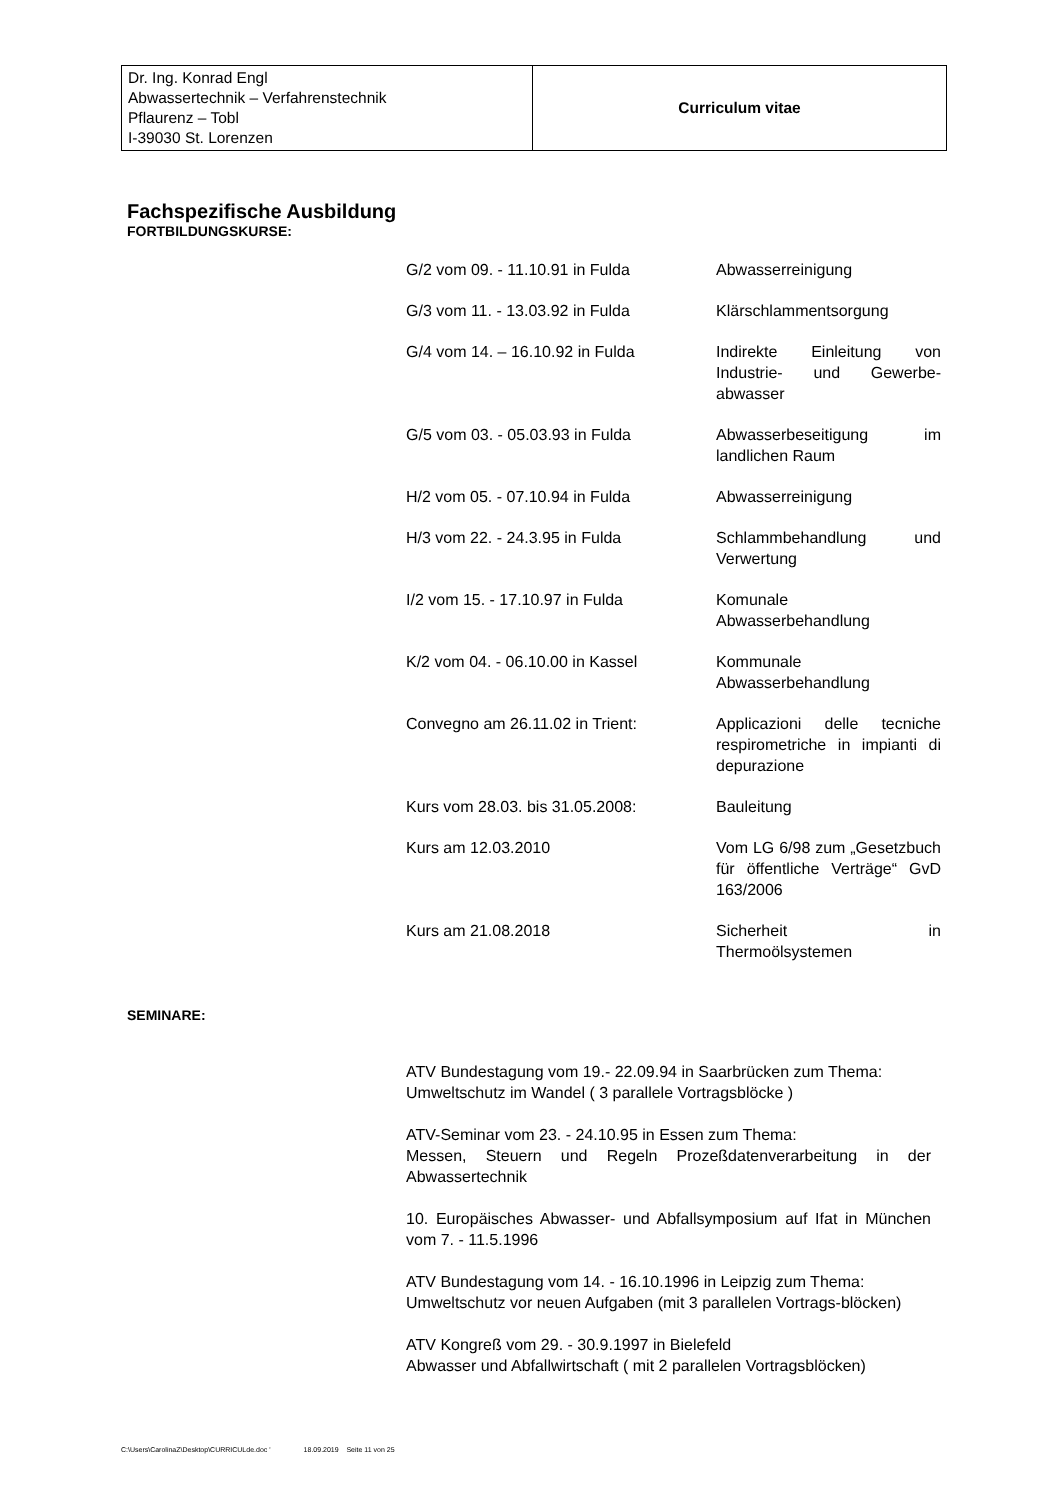| Dr. Ing. Konrad Engl Abwassertechnik – Verfahrenstechnik Pflaurenz – Tobl I-39030 St. Lorenzen | Curriculum vitae |
Fachspezifische Ausbildung
FORTBILDUNGSKURSE:
| G/2 vom 09. - 11.10.91 in Fulda | Abwasserreinigung |
| G/3 vom 11. - 13.03.92 in Fulda | Klärschlammentsorgung |
| G/4 vom 14. – 16.10.92 in Fulda | Indirekte Einleitung von Industrie- und Gewerbe-abwasser |
| G/5 vom 03. - 05.03.93 in Fulda | Abwasserbeseitigung im landlichen Raum |
| H/2 vom 05. - 07.10.94 in Fulda | Abwasserreinigung |
| H/3 vom 22. - 24.3.95 in Fulda | Schlammbehandlung und Verwertung |
| I/2 vom 15. - 17.10.97 in Fulda | Komunale Abwasserbehandlung |
| K/2 vom 04. - 06.10.00 in Kassel | Kommunale Abwasserbehandlung |
| Convegno am 26.11.02 in Trient: | Applicazioni delle tecniche respirometriche in impianti di depurazione |
| Kurs vom 28.03. bis 31.05.2008: | Bauleitung |
| Kurs am 12.03.2010 | Vom LG 6/98 zum „Gesetzbuch für öffentliche Verträge“ GvD 163/2006 |
| Kurs am 21.08.2018 | Sicherheit in Thermoölsystemen |
SEMINARE:
ATV Bundestagung vom 19.- 22.09.94 in Saarbrücken zum Thema:
Umweltschutz im Wandel ( 3 parallele Vortragsblöcke )
ATV-Seminar vom 23. - 24.10.95 in Essen zum Thema:
Messen, Steuern und Regeln Prozeßdatenverarbeitung in der Abwassertechnik
10. Europäisches Abwasser- und Abfallsymposium auf Ifat in München vom 7. - 11.5.1996
ATV Bundestagung vom 14. - 16.10.1996 in Leipzig zum Thema:
Umweltschutz vor neuen Aufgaben (mit 3 parallelen Vortrags-blöcken)
ATV Kongreß vom 29. - 30.9.1997 in Bielefeld
Abwasser und Abfallwirtschaft ( mit 2 parallelen Vortragsblöcken)
C:\Users\CarolinaZ\Desktop\CURRICULde.doc ' 18.09.2019 Seite 11 von 25